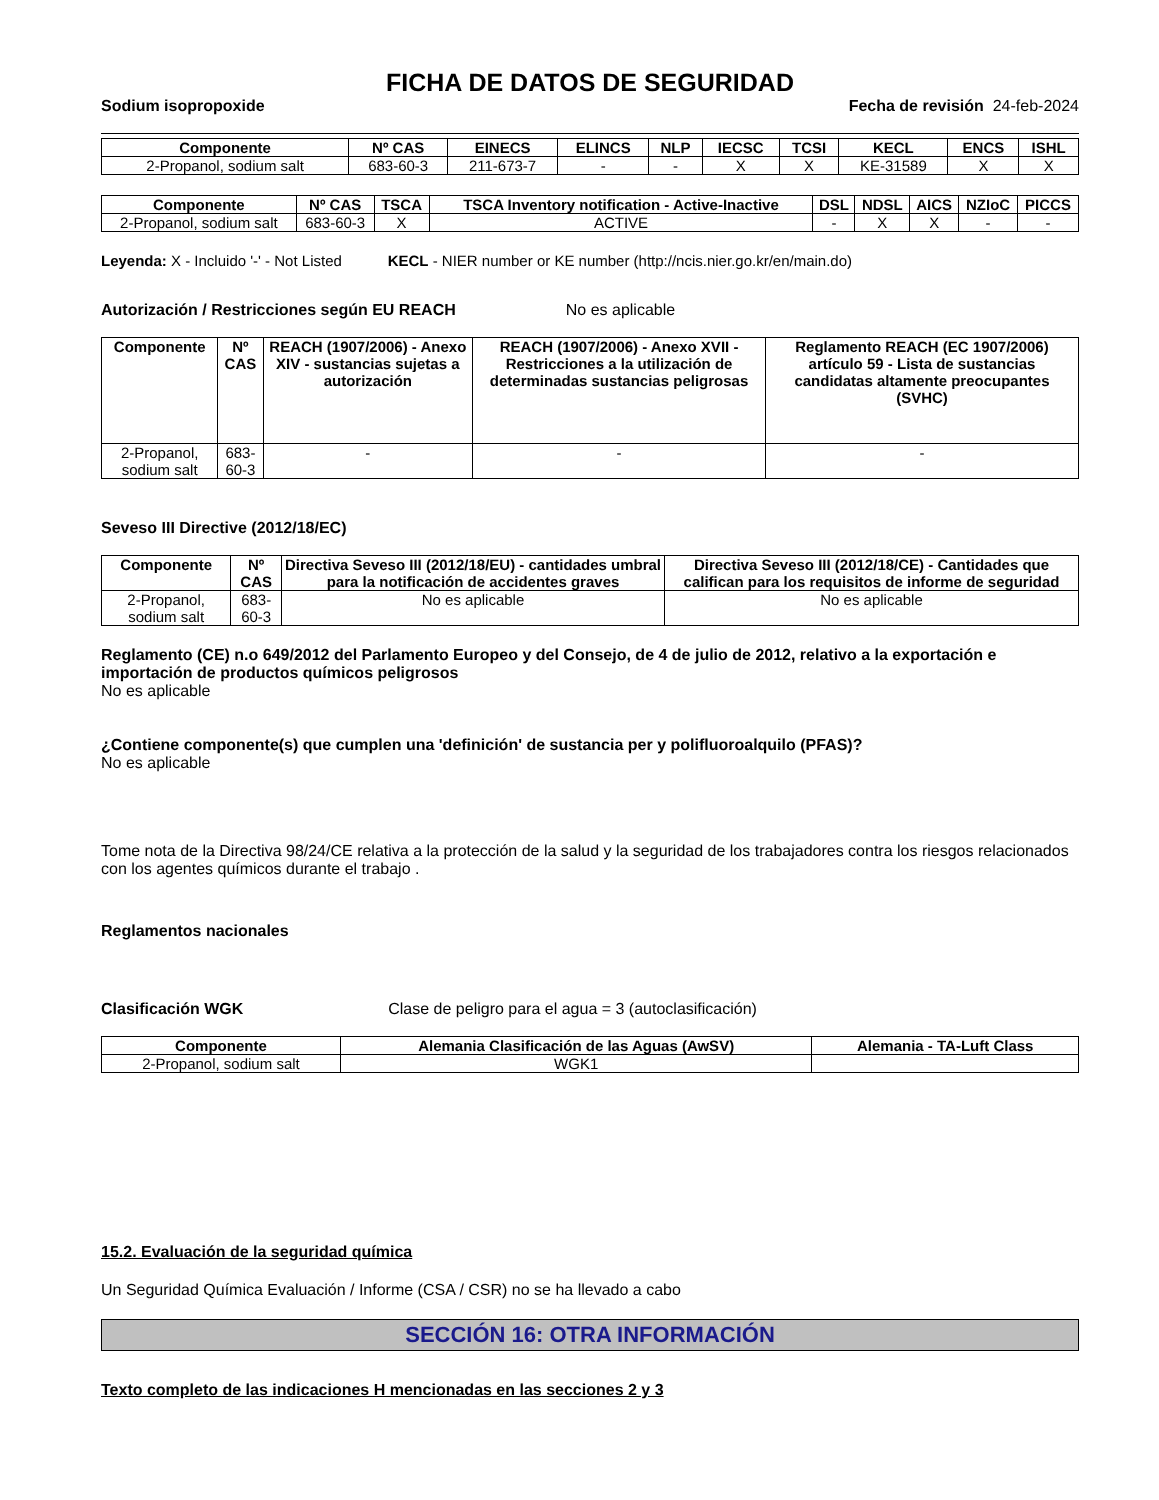FICHA DE DATOS DE SEGURIDAD
Sodium isopropoxide Fecha de revisión 24-feb-2024
| Componente | Nº CAS | EINECS | ELINCS | NLP | IECSC | TCSI | KECL | ENCS | ISHL |
| --- | --- | --- | --- | --- | --- | --- | --- | --- | --- |
| 2-Propanol, sodium salt | 683-60-3 | 211-673-7 | - | - | X | X | KE-31589 | X | X |
| Componente | Nº CAS | TSCA | TSCA Inventory notification - Active-Inactive | DSL | NDSL | AICS | NZIoC | PICCS |
| --- | --- | --- | --- | --- | --- | --- | --- | --- |
| 2-Propanol, sodium salt | 683-60-3 | X | ACTIVE | - | X | X | - | - |
Leyenda: X - Incluido '-' - Not Listed KECL - NIER number or KE number (http://ncis.nier.go.kr/en/main.do)
Autorización / Restricciones según EU REACH No es aplicable
| Componente | Nº CAS | REACH (1907/2006) - Anexo XIV - sustancias sujetas a autorización | REACH (1907/2006) - Anexo XVII - Restricciones a la utilización de determinadas sustancias peligrosas | Reglamento REACH (EC 1907/2006) artículo 59 - Lista de sustancias candidatas altamente preocupantes (SVHC) |
| --- | --- | --- | --- | --- |
| 2-Propanol, sodium salt | 683-60-3 | - | - | - |
Seveso III Directive (2012/18/EC)
| Componente | Nº CAS | Directiva Seveso III (2012/18/EU) - cantidades umbral para la notificación de accidentes graves | Directiva Seveso III (2012/18/CE) - Cantidades que califican para los requisitos de informe de seguridad |
| --- | --- | --- | --- |
| 2-Propanol, sodium salt | 683-60-3 | No es aplicable | No es aplicable |
Reglamento (CE) n.o 649/2012 del Parlamento Europeo y del Consejo, de 4 de julio de 2012, relativo a la exportación e importación de productos químicos peligrosos
No es aplicable
¿Contiene componente(s) que cumplen una 'definición' de sustancia per y polifluoroalquilo (PFAS)?
No es aplicable
Tome nota de la Directiva 98/24/CE relativa a la protección de la salud y la seguridad de los trabajadores contra los riesgos relacionados con los agentes químicos durante el trabajo .
Reglamentos nacionales
Clasificación WGK Clase de peligro para el agua = 3 (autoclasificación)
| Componente | Alemania Clasificación de las Aguas (AwSV) | Alemania - TA-Luft Class |
| --- | --- | --- |
| 2-Propanol, sodium salt | WGK1 | |
15.2. Evaluación de la seguridad química
Un Seguridad Química Evaluación / Informe (CSA / CSR) no se ha llevado a cabo
SECCIÓN 16: OTRA INFORMACIÓN
Texto completo de las indicaciones H mencionadas en las secciones 2 y 3